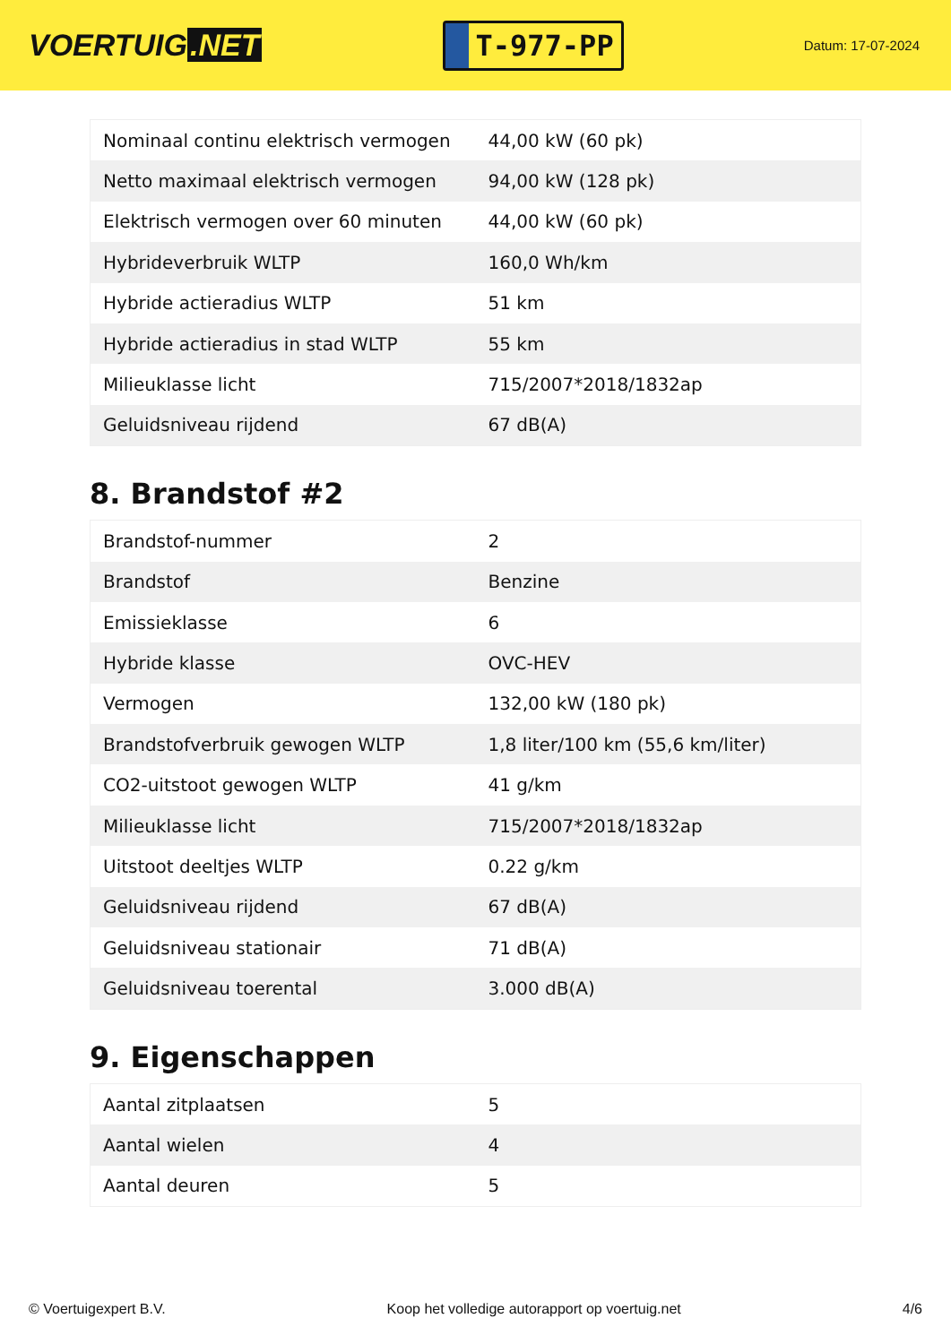VOERTUIG.NET
T-977-PP
Datum: 17-07-2024
| Nominaal continu elektrisch vermogen | 44,00 kW (60 pk) |
| Netto maximaal elektrisch vermogen | 94,00 kW (128 pk) |
| Elektrisch vermogen over 60 minuten | 44,00 kW (60 pk) |
| Hybrideverbruik WLTP | 160,0 Wh/km |
| Hybride actieradius WLTP | 51 km |
| Hybride actieradius in stad WLTP | 55 km |
| Milieuklasse licht | 715/2007*2018/1832ap |
| Geluidsniveau rijdend | 67 dB(A) |
8. Brandstof #2
| Brandstof-nummer | 2 |
| Brandstof | Benzine |
| Emissieklasse | 6 |
| Hybride klasse | OVC-HEV |
| Vermogen | 132,00 kW (180 pk) |
| Brandstofverbruik gewogen WLTP | 1,8 liter/100 km (55,6 km/liter) |
| CO2-uitstoot gewogen WLTP | 41 g/km |
| Milieuklasse licht | 715/2007*2018/1832ap |
| Uitstoot deeltjes WLTP | 0.22 g/km |
| Geluidsniveau rijdend | 67 dB(A) |
| Geluidsniveau stationair | 71 dB(A) |
| Geluidsniveau toerental | 3.000 dB(A) |
9. Eigenschappen
| Aantal zitplaatsen | 5 |
| Aantal wielen | 4 |
| Aantal deuren | 5 |
© Voertuigexpert B.V. Koop het volledige autorapport op voertuig.net 4/6